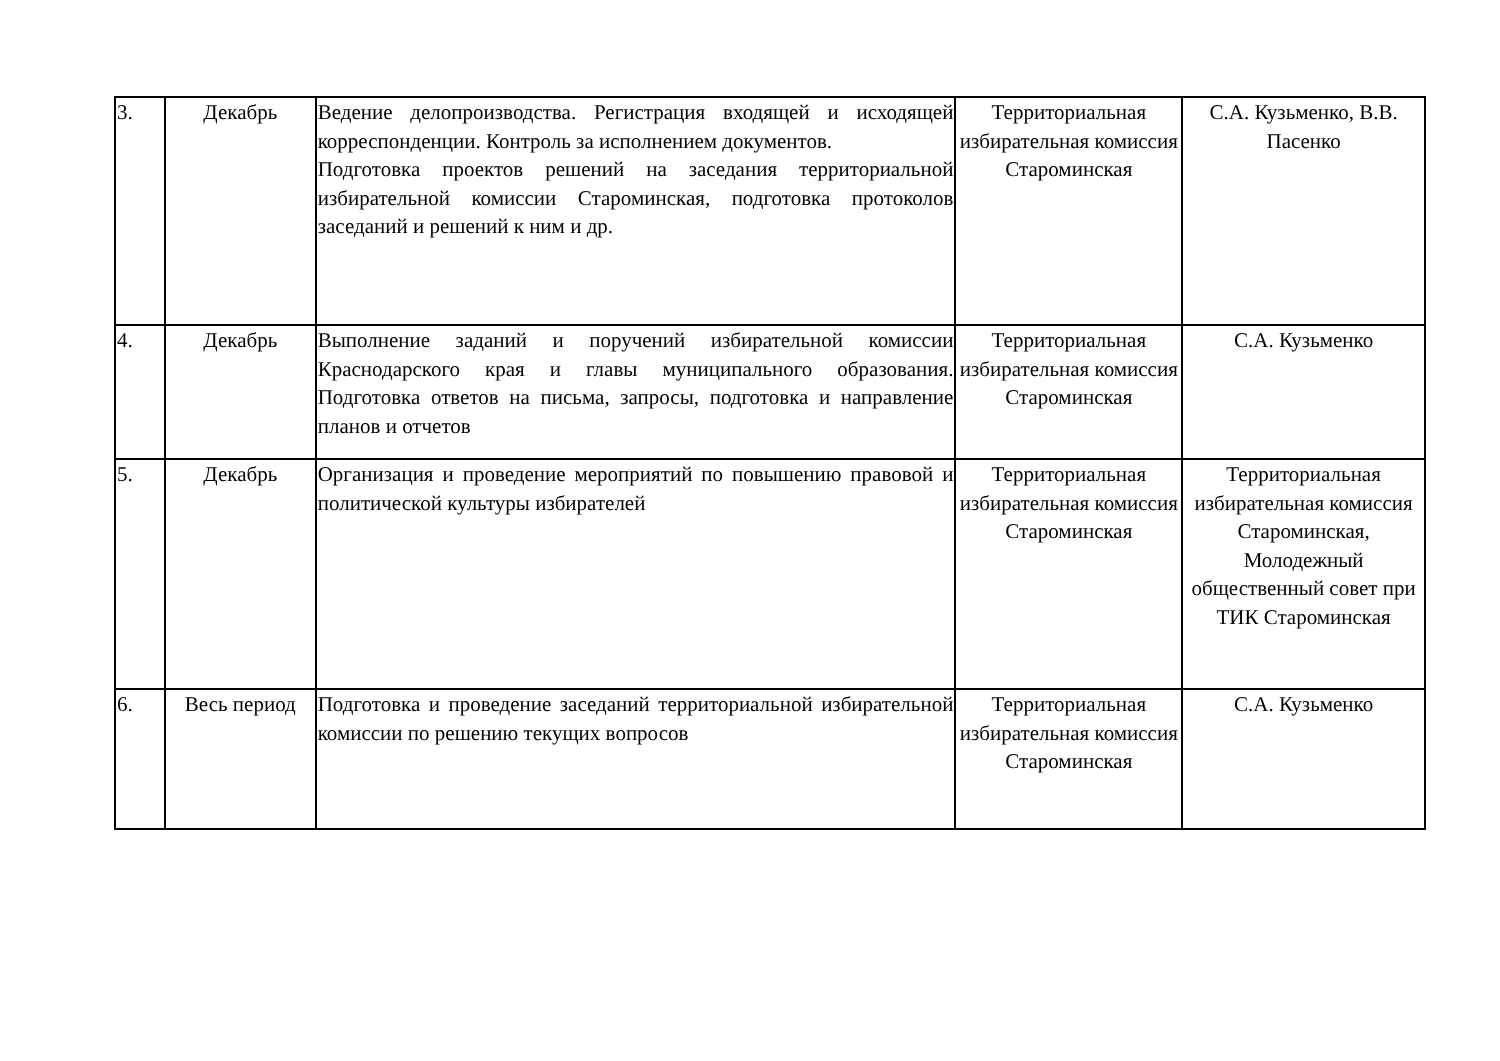| 3. | Декабрь | Ведение делопроизводства. Регистрация входящей и исходящей корреспонденции. Контроль за исполнением документов. Подготовка проектов решений на заседания территориальной избирательной комиссии Староминская, подготовка протоколов заседаний и решений к ним и др. | Территориальная избирательная комиссия Староминская | С.А. Кузьменко, В.В. Пасенко |
| 4. | Декабрь | Выполнение заданий и поручений избирательной комиссии Краснодарского края и главы муниципального образования. Подготовка ответов на письма, запросы, подготовка и направление планов и отчетов | Территориальная избирательная комиссия Староминская | С.А. Кузьменко |
| 5. | Декабрь | Организация и проведение мероприятий по повышению правовой и политической культуры избирателей | Территориальная избирательная комиссия Староминская | Территориальная избирательная комиссия Староминская, Молодежный общественный совет при ТИК Староминская |
| 6. | Весь период | Подготовка и проведение заседаний территориальной избирательной комиссии по решению текущих вопросов | Территориальная избирательная комиссия Староминская | С.А. Кузьменко |